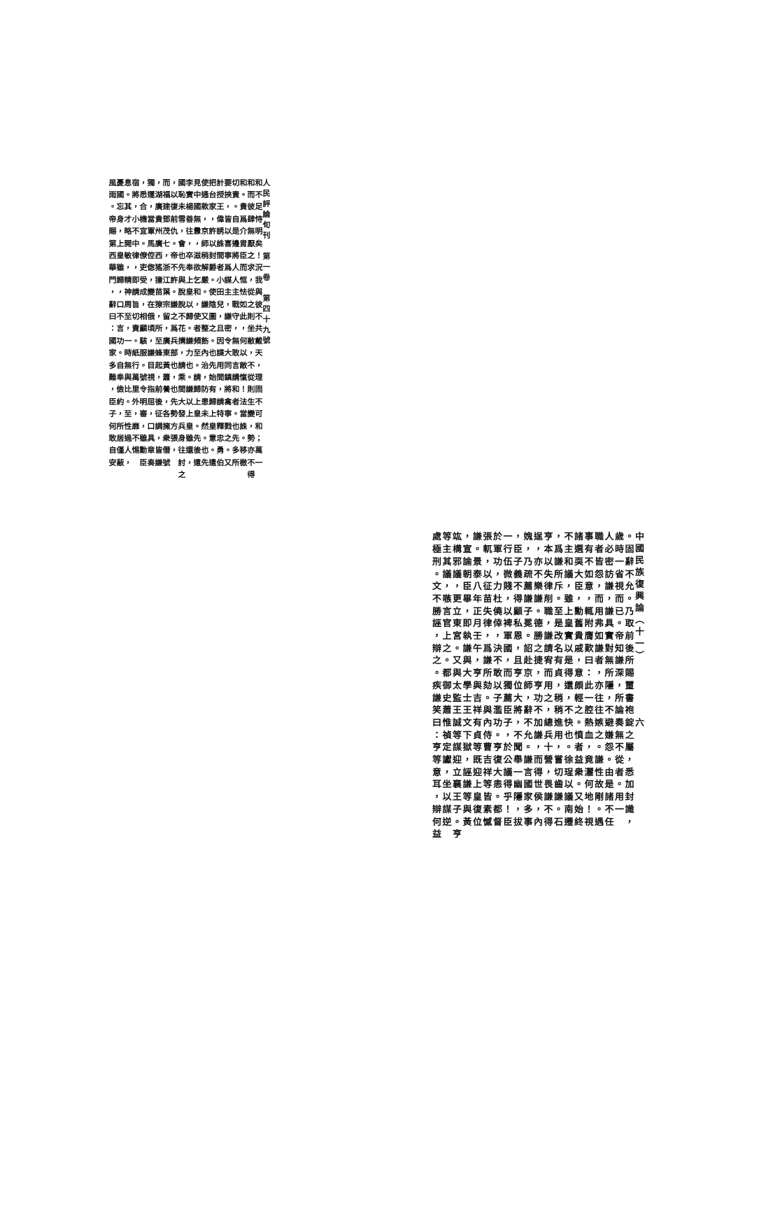人民評論旬刊　第一卷　第四十九號
和不足恃明矣！況我與彼不共戴天，理固不可和；萬一
和而彼肆無厭之求，從之則坐敝，不從則生變，勢亦不得
和。貴爲介胄臣而恇怯如此，何以敵愾！法當誅。移檄
切責。自是邊將人人主戰守，無敢言講和者。也先多所
要挾，皆以喜寧爲謀主，謙密令大同鎮將禽寧戮之。又
計授王偉誘誅間者小田兒，且因諜用間，請特釋忠勇伯
把台家，許以封爵。使陰圖之。也先始有歸上皇意。遣
使通款，京師稍解嚴。謙又整飭內治，防患未然。也先
見中國無釁，滋欲乞和，使者頻至。請歸上皇。先後遣
李實楊善往，卒奉上皇以歸。謙力也。謙以上皇雖還，
國恥未雪，會也先與脫脫不花搆，請乘間大發兵身往討之
，以復前仇。帝不許。謙之爲兵部也，也先勢方張，
而福建鄧茂七，浙江葉宗留，廣東黃蕭養，各擁衆僭號
，湖廣貴州廣西猺獞苗獠，所至蜂起，前後征調，皆謙
獨運，當軍馬倥偬，變在俄頃，謙目視指屈，口具章奏
，悉合機宜。僚吏受成，相顧駭服。號令明審，雖勳臣
宿將，小不中律，即請旨切責。紙行萬里外，靡不惕
息。其才略開敏，精神周至，一時無與比。至性過人，
憂國忘身，上皇雖歸，口不言功。自奉儉約，所居僅蔽
風雨。帝賜第西華門，辭曰：國家多難，臣子何敢自安
中國民族復興論（十一）　　　　　六
。固辭不允。乃取前後所賜璽書袍錠之屬，悉加封識，
歲時一省視而已。帝知謙深，所論奏無不從者。用一
人必密訪謙，謙具實對無所隱，不避嫌怨。由是諸不任
職者皆怨，而用弗如謙者，亦往往嫉之。謙性故剛。遇
事有不如意，輒附膺歎曰：此一腔熱血，竟灑何地！視
諸選耎大臣，勳舊貴戚，意頗輕之。憤者益衆。又始終
不主和議，雖上皇實以是得還，不快也。徐珵以議南遷
，爲謙所斥。至是改名有貞，稍稍進用，嘗切齒謙。石
亨本以失律削職，謙請宥而用之，總兵十營，畏謙不得
逞，亦不樂謙。德勝之捷，亨功不加謙，而得世侯，內
媿，乃疏薦謙子冕。詔赴京師，辭不允。謙言國家多事
，臣子義不得顧私恩，且亨位大將，不聞舉一幽隱，拔
一行伍微賤，以裨軍國，而獨薦臣子，於公議得乎！臣
於軍功，力杜僥倖，決不敢以子濫功。亨復大恚。都督
張軏，以征苗失律，爲謙所劾。與內侍曹吉祥等皆素憾
謙。景泰八年正月壬午，亨與吉祥有貞等既迎上皇復位
，宣諭朝臣畢，即執謙與大學士王文下獄，誣謙等與黃
竑構邪議，更立東宮。又與太監王誠等謀迎立襄王子。亨
等主其議，嗾言官上之。都御史蕭惟禎定讞，坐以謀逆
處極刑。文不勝誣，辯之。疾謙笑曰：亨等意耳，辯何益